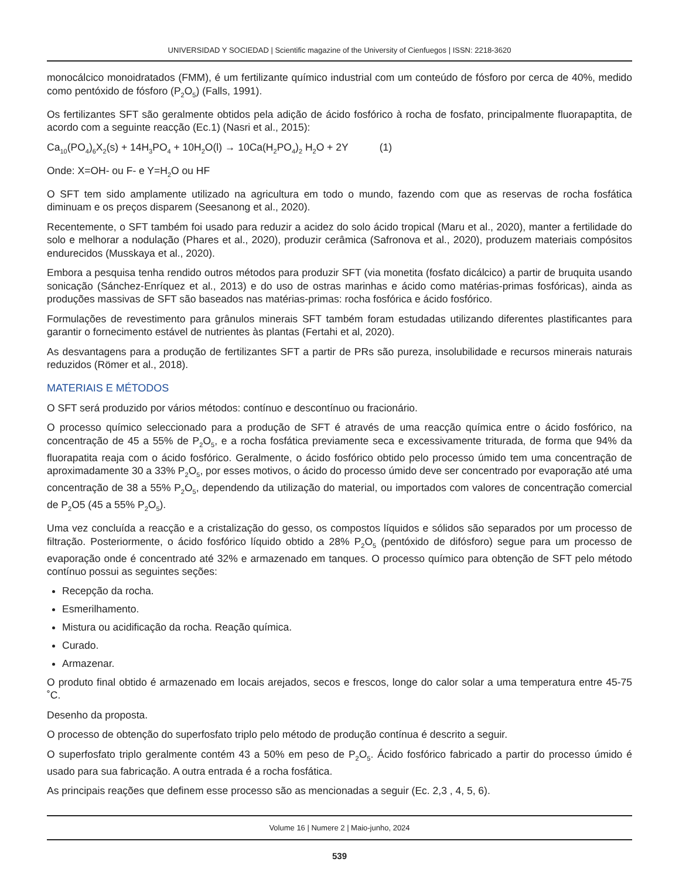UNIVERSIDAD Y SOCIEDAD | Scientific magazine of the University of Cienfuegos | ISSN: 2218-3620
monocálcico monoidratados (FMM), é um fertilizante químico industrial com um conteúdo de fósforo por cerca de 40%, medido como pentóxido de fósforo (P<sub>2</sub>O<sub>5</sub>) (Falls, 1991).
Os fertilizantes SFT são geralmente obtidos pela adição de ácido fosfórico à rocha de fosfato, principalmente fluorapaptita, de acordo com a seguinte reacção (Ec.1) (Nasri et al., 2015):
Ca<sub>10</sub>(PO<sub>4</sub>)<sub>6</sub>X<sub>2</sub>(s) + 14H<sub>3</sub>PO<sub>4</sub> + 10H<sub>2</sub>O(l) → 10Ca(H<sub>2</sub>PO<sub>4</sub>)<sub>2</sub> H<sub>2</sub>O + 2Y (1)
Onde: X=OH- ou F- e Y=H<sub>2</sub>O ou HF
O SFT tem sido amplamente utilizado na agricultura em todo o mundo, fazendo com que as reservas de rocha fosfática diminuam e os preços disparem (Seesanong et al., 2020).
Recentemente, o SFT também foi usado para reduzir a acidez do solo ácido tropical (Maru et al., 2020), manter a fertilidade do solo e melhorar a nodulação (Phares et al., 2020), produzir cerâmica (Safronova et al., 2020), produzem materiais compósitos endurecidos (Musskaya et al., 2020).
Embora a pesquisa tenha rendido outros métodos para produzir SFT (via monetita (fosfato dicálcico) a partir de bruquita usando sonicação (Sánchez-Enríquez et al., 2013) e do uso de ostras marinhas e ácido como matérias-primas fosfóricas), ainda as produções massivas de SFT são baseados nas matérias-primas: rocha fosfórica e ácido fosfórico.
Formulações de revestimento para grânulos minerais SFT também foram estudadas utilizando diferentes plastificantes para garantir o fornecimento estável de nutrientes às plantas (Fertahi et al, 2020).
As desvantagens para a produção de fertilizantes SFT a partir de PRs são pureza, insolubilidade e recursos minerais naturais reduzidos (Römer et al., 2018).
MATERIAIS E MÉTODOS
O SFT será produzido por vários métodos: contínuo e descontínuo ou fracionário.
O processo químico seleccionado para a produção de SFT é através de uma reacção química entre o ácido fosfórico, na concentração de 45 a 55% de P<sub>2</sub>O<sub>5</sub>, e a rocha fosfática previamente seca e excessivamente triturada, de forma que 94% da fluorapatita reaja com o ácido fosfórico. Geralmente, o ácido fosfórico obtido pelo processo úmido tem uma concentração de aproximadamente 30 a 33% P<sub>2</sub>O<sub>5</sub>, por esses motivos, o ácido do processo úmido deve ser concentrado por evaporação até uma concentração de 38 a 55% P<sub>2</sub>O<sub>5</sub>, dependendo da utilização do material, ou importados com valores de concentração comercial de P<sub>2</sub>O5 (45 a 55% P<sub>2</sub>O<sub>5</sub>).
Uma vez concluída a reacção e a cristalização do gesso, os compostos líquidos e sólidos são separados por um processo de filtração. Posteriormente, o ácido fosfórico líquido obtido a 28% P<sub>2</sub>O<sub>5</sub> (pentóxido de difósforo) segue para um processo de evaporação onde é concentrado até 32% e armazenado em tanques. O processo químico para obtenção de SFT pelo método contínuo possui as seguintes seções:
Recepção da rocha.
Esmerilhamento.
Mistura ou acidificação da rocha. Reação química.
Curado.
Armazenar.
O produto final obtido é armazenado em locais arejados, secos e frescos, longe do calor solar a uma temperatura entre 45-75 ˚C.
Desenho da proposta.
O processo de obtenção do superfosfato triplo pelo método de produção contínua é descrito a seguir.
O superfosfato triplo geralmente contém 43 a 50% em peso de P<sub>2</sub>O<sub>5</sub>. Ácido fosfórico fabricado a partir do processo úmido é usado para sua fabricação. A outra entrada é a rocha fosfática.
As principais reações que definem esse processo são as mencionadas a seguir (Ec. 2,3 , 4, 5, 6).
Volume 16 | Numere 2 | Maio-junho, 2024
539